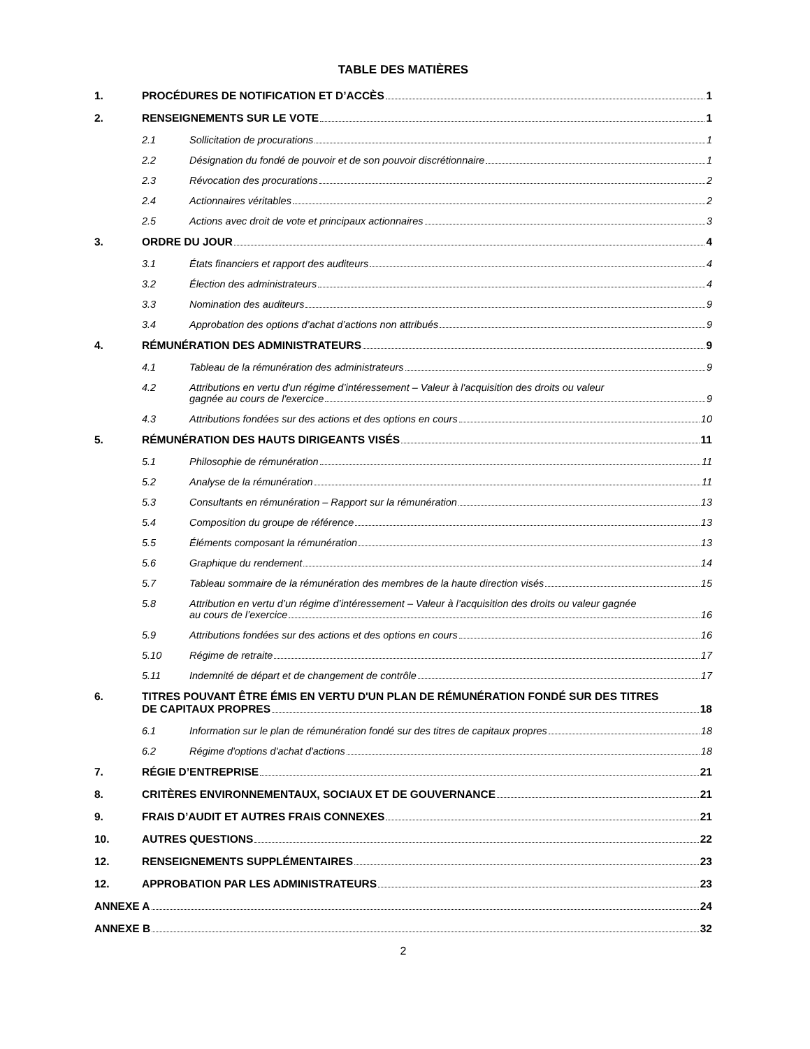TABLE DES MATIÈRES
1. PROCÉDURES DE NOTIFICATION ET D’ACCÈS 1
2. RENSEIGNEMENTS SUR LE VOTE 1
2.1 Sollicitation de procurations 1
2.2 Désignation du fondé de pouvoir et de son pouvoir discrétionnaire 1
2.3 Révocation des procurations 2
2.4 Actionnaires véritables 2
2.5 Actions avec droit de vote et principaux actionnaires 3
3. ORDRE DU JOUR 4
3.1 États financiers et rapport des auditeurs 4
3.2 Élection des administrateurs 4
3.3 Nomination des auditeurs 9
3.4 Approbation des options d’achat d’actions non attribués 9
4. RÉMUNÉRATION DES ADMINISTRATEURS 9
4.1 Tableau de la rémunération des administrateurs 9
4.2 Attributions en vertu d'un régime d’intéressement – Valeur à l'acquisition des droits ou valeur
gagnée au cours de l'exercice 9
4.3 Attributions fondées sur des actions et des options en cours 10
5. RÉMUNÉRATION DES HAUTS DIRIGEANTS VISÉS 11
5.1 Philosophie de rémunération 11
5.2 Analyse de la rémunération 11
5.3 Consultants en rémunération – Rapport sur la rémunération 13
5.4 Composition du groupe de référence 13
5.5 Éléments composant la rémunération 13
5.6 Graphique du rendement 14
5.7 Tableau sommaire de la rémunération des membres de la haute direction visés 15
5.8 Attribution en vertu d’un régime d’intéressement – Valeur à l’acquisition des droits ou valeur gagnée
au cours de l’exercice 16
5.9 Attributions fondées sur des actions et des options en cours 16
5.10 Régime de retraite 17
5.11 Indemnité de départ et de changement de contrôle 17
6. TITRES POUVANT ÊTRE ÉMIS EN VERTU D'UN PLAN DE RÉMUNÉRATION FONDÉ SUR DES TITRES
DE CAPITAUX PROPRES 18
6.1 Information sur le plan de rémunération fondé sur des titres de capitaux propres 18
6.2 Régime d'options d'achat d'actions 18
7. RÉGIE D’ENTREPRISE 21
8. CRITÈRES ENVIRONNEMENTAUX, SOCIAUX ET DE GOUVERNANCE 21
9. FRAIS D’AUDIT ET AUTRES FRAIS CONNEXES 21
10. AUTRES QUESTIONS 22
12. RENSEIGNEMENTS SUPPLÉMENTAIRES 23
12. APPROBATION PAR LES ADMINISTRATEURS 23
ANNEXE A 24
ANNEXE B 32
2